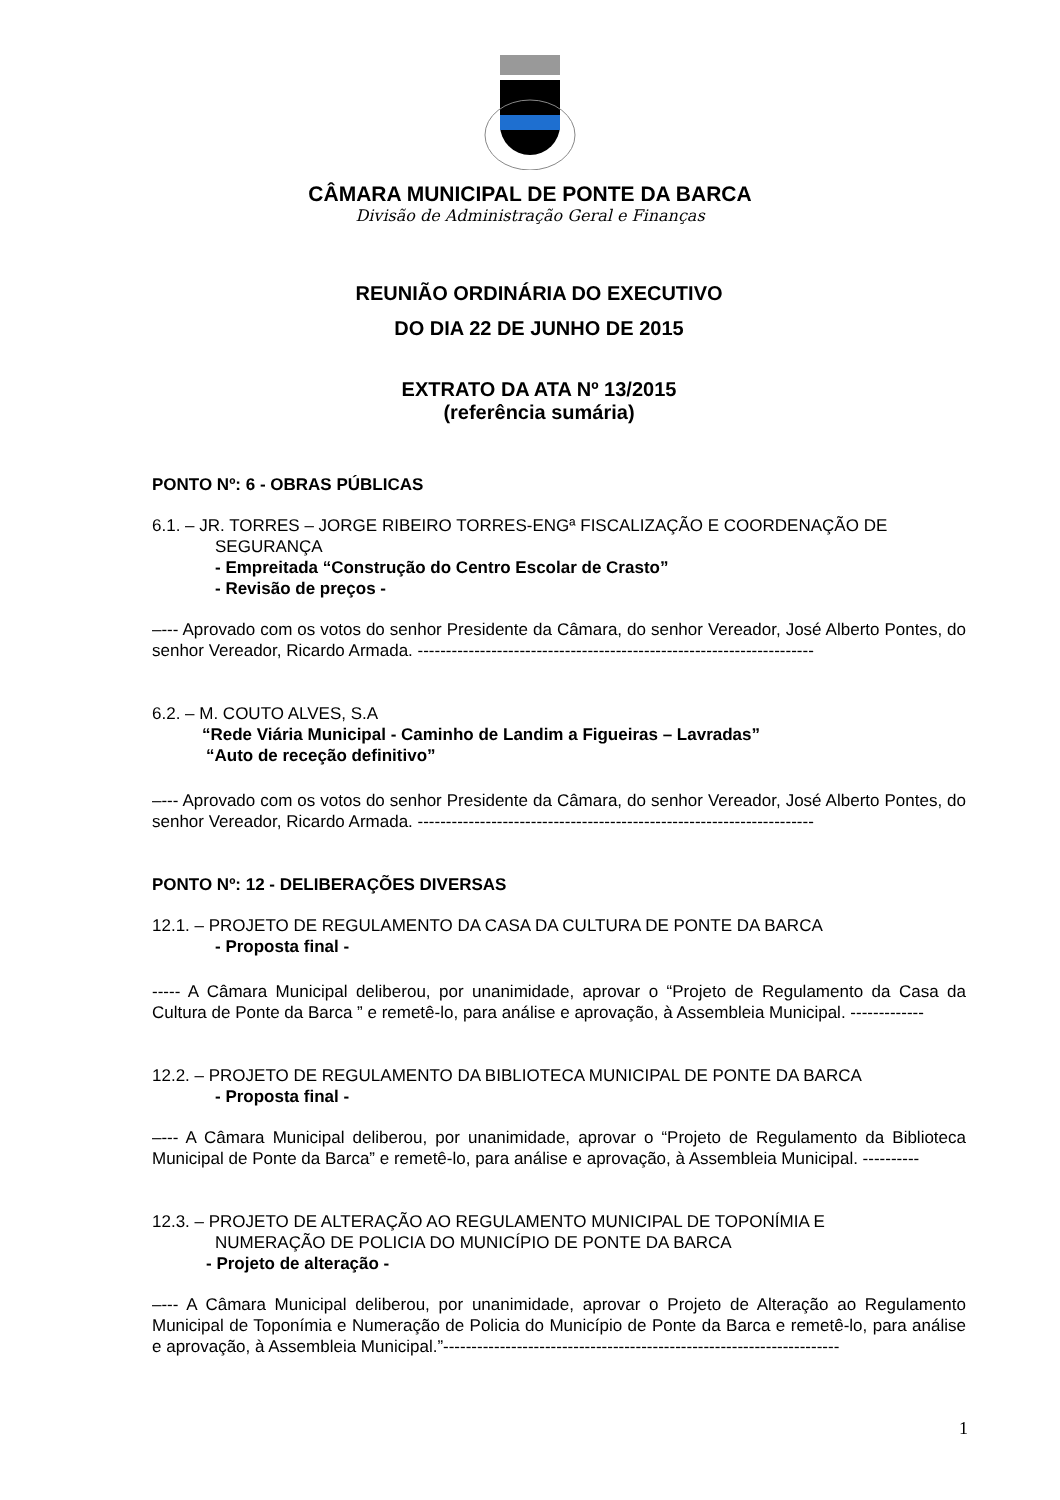CÂMARA MUNICIPAL DE PONTE DA BARCA
Divisão de Administração Geral e Finanças
REUNIÃO ORDINÁRIA DO EXECUTIVO
DO DIA 22 DE JUNHO DE 2015
EXTRATO DA ATA Nº 13/2015
(referência sumária)
PONTO Nº: 6 - OBRAS PÚBLICAS
6.1. – JR. TORRES – JORGE RIBEIRO TORRES-ENGª FISCALIZAÇÃO E COORDENAÇÃO DE
SEGURANÇA
- Empreitada “Construção do Centro Escolar de Crasto”
- Revisão de preços -
–--- Aprovado com os votos do senhor Presidente da Câmara, do senhor Vereador, José Alberto Pontes, do senhor Vereador, Ricardo Armada. ----------------------------------------------------------------------
6.2. – M. COUTO ALVES, S.A
“Rede Viária Municipal - Caminho de Landim a Figueiras – Lavradas”
“Auto de receção definitivo”
–--- Aprovado com os votos do senhor Presidente da Câmara, do senhor Vereador, José Alberto Pontes, do senhor Vereador, Ricardo Armada. ----------------------------------------------------------------------
PONTO Nº: 12 - DELIBERAÇÕES DIVERSAS
12.1. – PROJETO DE REGULAMENTO DA CASA DA CULTURA DE PONTE DA BARCA
- Proposta final -
----- A Câmara Municipal deliberou, por unanimidade, aprovar o “Projeto de Regulamento da Casa da Cultura de Ponte da Barca ” e remetê-lo, para análise e aprovação, à Assembleia Municipal. -------------
12.2. – PROJETO DE REGULAMENTO DA BIBLIOTECA MUNICIPAL DE PONTE DA BARCA
- Proposta final -
–--- A Câmara Municipal deliberou, por unanimidade, aprovar o “Projeto de Regulamento da Biblioteca Municipal de Ponte da Barca” e remetê-lo, para análise e aprovação, à Assembleia Municipal. ----------
12.3. – PROJETO DE ALTERAÇÃO AO REGULAMENTO MUNICIPAL DE TOPONÍMIA E
NUMERAÇÃO DE POLICIA DO MUNICÍPIO DE PONTE DA BARCA
- Projeto de alteração -
–--- A Câmara Municipal deliberou, por unanimidade, aprovar o Projeto de Alteração ao Regulamento Municipal de Toponímia e Numeração de Policia do Município de Ponte da Barca e remetê-lo, para análise e aprovação, à Assembleia Municipal.”----------------------------------------------------------------------
1